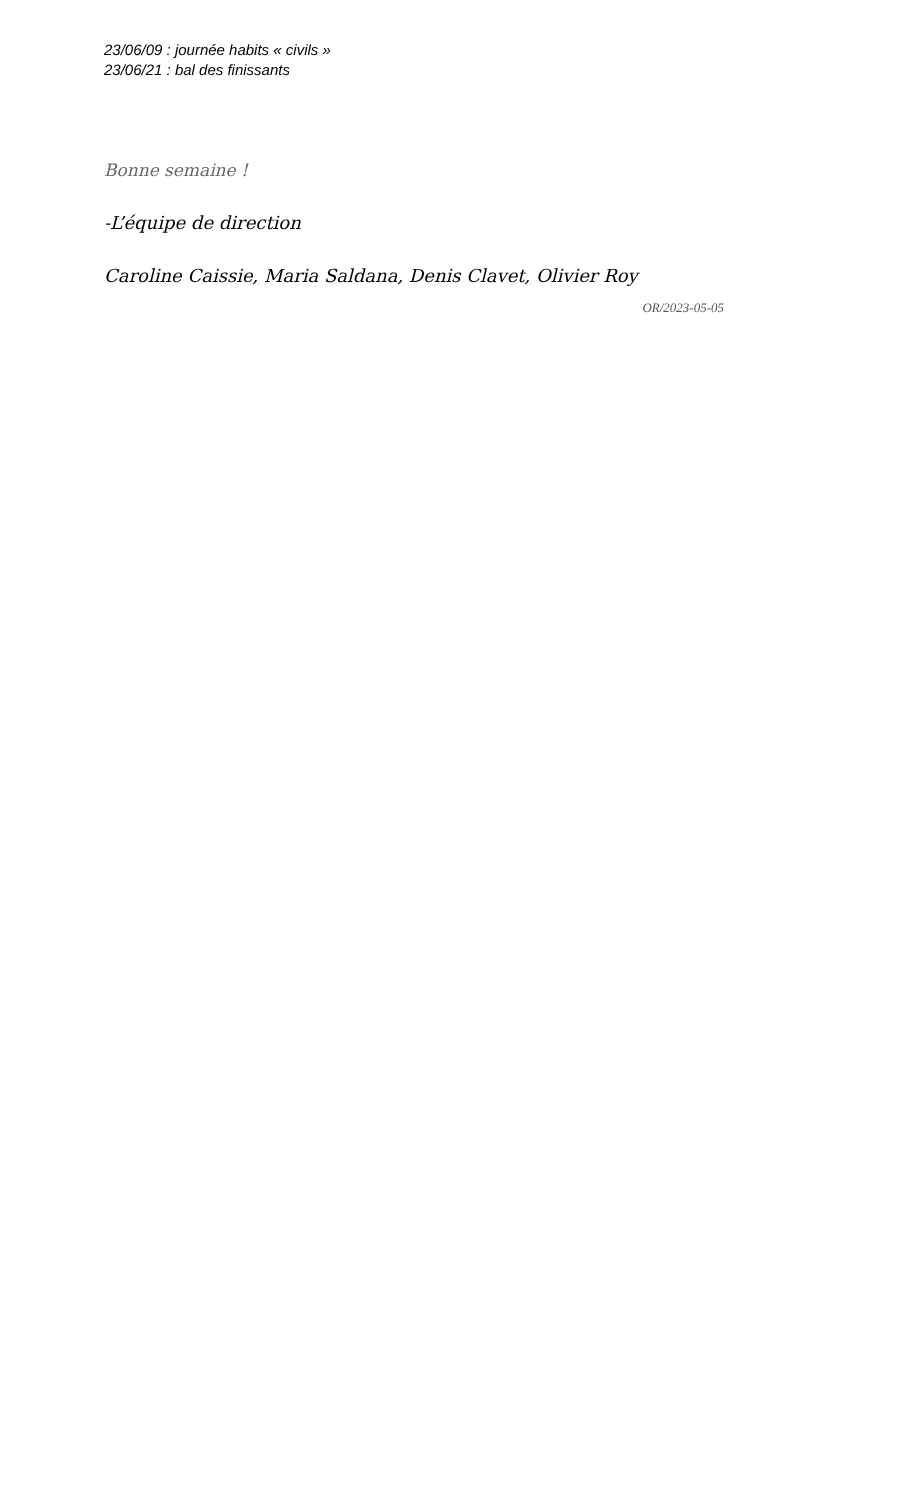23/06/09 : journée habits « civils »
23/06/21 : bal des finissants
Bonne semaine !
-L’équipe de direction
Caroline Caissie, Maria Saldana, Denis Clavet, Olivier Roy
OR/2023-05-05